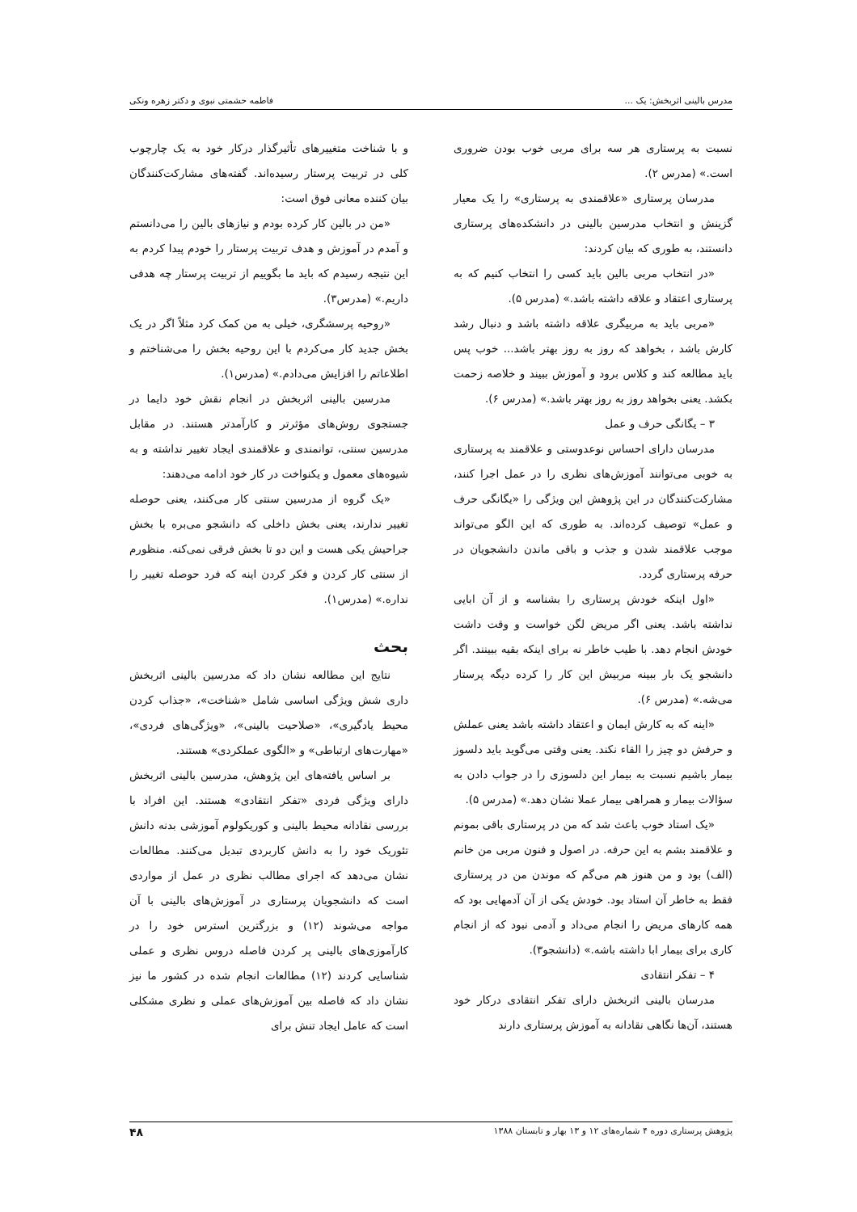مدرس بالینی اثربخش: یک ... فاطمه حشمتی نبوی و دکتر زهره ونکی
نسبت به پرستاری هر سه برای مربی خوب بودن ضروری است.» (مدرس ۲).
مدرسان پرستاری «علاقمندی به پرستاری» را یک معیار گزینش و انتخاب مدرسین بالینی در دانشکده‌های پرستاری دانستند، به طوری که بیان کردند:
«در انتخاب مربی بالین باید کسی را انتخاب کنیم که به پرستاری اعتقاد و علاقه داشته باشد.» (مدرس ۵).
«مربی باید به مربیگری علاقه داشته باشد و دنبال رشد کارش باشد ، بخواهد که روز به روز بهتر باشد... خوب پس باید مطالعه کند و کلاس برود و آموزش ببیند و خلاصه زحمت بکشد. یعنی بخواهد روز به روز بهتر باشد.» (مدرس ۶).
۳ – یگانگی حرف و عمل
مدرسان دارای احساس نوعدوستی و علاقمند به پرستاری به خوبی می‌توانند آموزش‌های نظری را در عمل اجرا کنند، مشارکت‌کنندگان در این پژوهش این ویژگی را «یگانگی حرف و عمل» توصیف کرده‌اند. به طوری که این الگو می‌تواند موجب علاقمند شدن و جذب و باقی ماندن دانشجویان در حرفه پرستاری گردد.
«اول اینکه خودش پرستاری را بشناسه و از آن ابایی نداشته باشد. یعنی اگر مریض لگن خواست و وقت داشت خودش انجام دهد. با طیب خاطر نه برای اینکه بقیه ببینند. اگر دانشجو یک بار ببینه مربیش این کار را کرده دیگه پرستار می‌شه.» (مدرس ۶).
«اینه که به کارش ایمان و اعتقاد داشته باشد یعنی عملش و حرفش دو چیز را القاء نکند. یعنی وقتی می‌گوید باید دلسوز بیمار باشیم نسبت به بیمار این دلسوزی را در جواب دادن به سؤالات بیمار و همراهی بیمار عملا نشان دهد.» (مدرس ۵).
«یک استاد خوب باعث شد که من در پرستاری باقی بمونم و علاقمند بشم به این حرفه. در اصول و فنون مربی من خانم (الف) بود و من هنوز هم می‌گم که موندن من در پرستاری فقط به خاطر آن استاد بود. خودش یکی از آن آدمهایی بود که همه کارهای مریض را انجام می‌داد و آدمی نبود که از انجام کاری برای بیمار ابا داشته باشه.» (دانشجو۳).
۴ – تفکر انتقادی
مدرسان بالینی اثربخش دارای تفکر انتقادی درکار خود هستند، آن‌ها نگاهی نقادانه به آموزش پرستاری دارند
و با شناخت متغییرهای تأثیرگذار درکار خود به یک چارچوب کلی در تربیت پرستار رسیده‌اند. گفته‌های مشارکت‌کنندگان بیان کننده معانی فوق است:
«من در بالین کار کرده بودم و نیازهای بالین را می‌دانستم و آمدم در آموزش و هدف تربیت پرستار را خودم پیدا کردم به این نتیجه رسیدم که باید ما بگوییم از تربیت پرستار چه هدفی داریم.» (مدرس۳).
«روحیه پرسشگری، خیلی به من کمک کرد مثلاً اگر در یک بخش جدید کار می‌کردم با این روحیه بخش را می‌شناختم و اطلاعاتم را افزایش می‌دادم.» (مدرس۱).
مدرسین بالینی اثربخش در انجام نقش خود دایما در جستجوی روش‌های مؤثرتر و کارآمدتر هستند. در مقابل مدرسین سنتی، توانمندی و علاقمندی ایجاد تغییر نداشته و به شیوه‌های معمول و یکنواخت در کار خود ادامه می‌دهند:
«یک گروه از مدرسین سنتی کار می‌کنند، یعنی حوصله تغییر ندارند، یعنی بخش داخلی که دانشجو می‌بره با بخش جراحیش یکی هست و این دو تا بخش فرقی نمی‌کنه. منظورم از سنتی کار کردن و فکر کردن اینه که فرد حوصله تغییر را نداره.» (مدرس۱).
بحث
نتایج این مطالعه نشان داد که مدرسین بالینی اثربخش داری شش ویژگی اساسی شامل «شناخت»، «جذاب کردن محیط یادگیری»، «صلاحیت بالینی»، «ویژگی‌های فردی»، «مهارت‌های ارتباطی» و «الگوی عملکردی» هستند.
بر اساس یافته‌های این پژوهش، مدرسین بالینی اثربخش دارای ویژگی فردی «تفکر انتقادی» هستند. این افراد با بررسی نقادانه محیط بالینی و کوریکولوم آموزشی بدنه دانش تئوریک خود را به دانش کاربردی تبدیل می‌کنند. مطالعات نشان می‌دهد که اجرای مطالب نظری در عمل از مواردی است که دانشجویان پرستاری در آموزش‌های بالینی با آن مواجه می‌شوند (۱۲) و بزرگترین استرس خود را در کارآموزی‌های بالینی پر کردن فاصله دروس نظری و عملی شناسایی کردند (۱۲) مطالعات انجام شده در کشور ما نیز نشان داد که فاصله بین آموزش‌های عملی و نظری مشکلی است که عامل ایجاد تنش برای
پژوهش پرستاری دوره ۴ شماره‌های ۱۲ و ۱۳ بهار و تابستان ۱۳۸۸ ۴۸